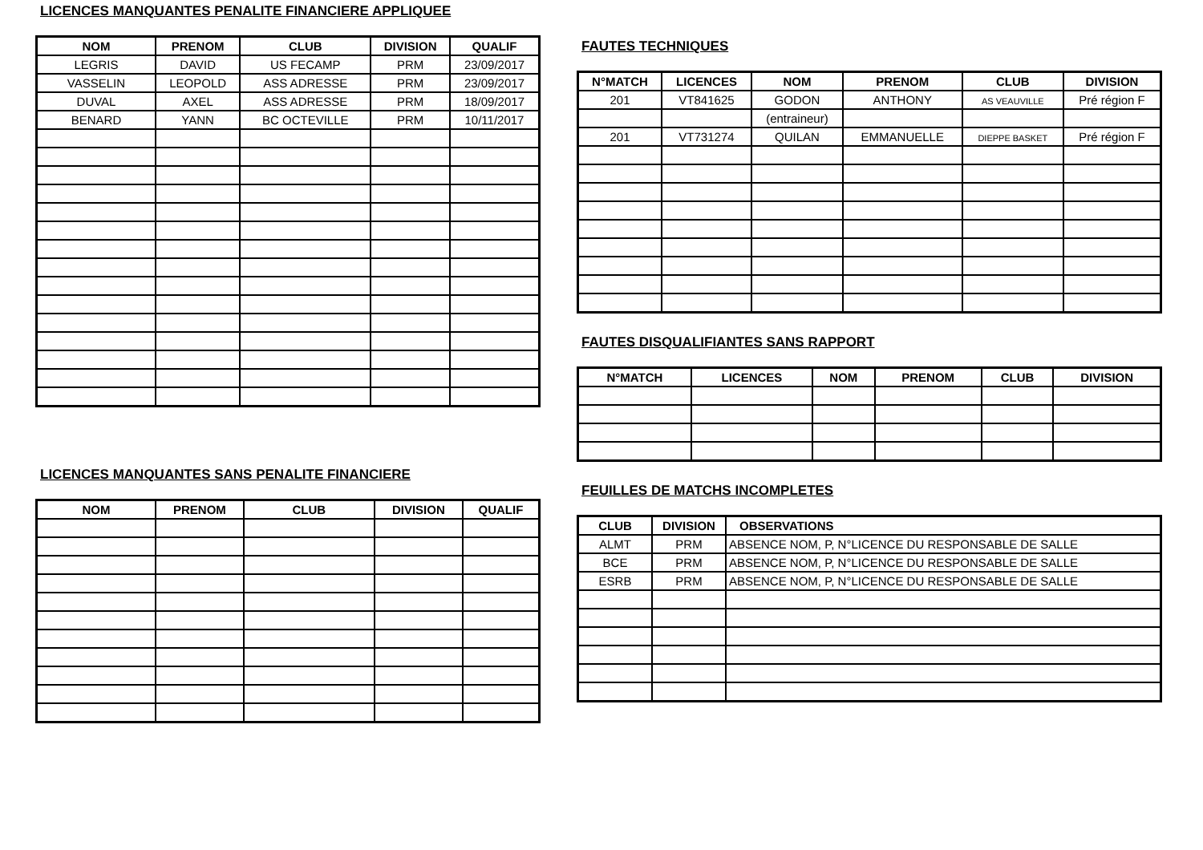LICENCES MANQUANTES PENALITE FINANCIERE APPLIQUEE
| NOM | PRENOM | CLUB | DIVISION | QUALIF |
| --- | --- | --- | --- | --- |
| LEGRIS | DAVID | US FECAMP | PRM | 23/09/2017 |
| VASSELIN | LEOPOLD | ASS ADRESSE | PRM | 23/09/2017 |
| DUVAL | AXEL | ASS ADRESSE | PRM | 18/09/2017 |
| BENARD | YANN | BC OCTEVILLE | PRM | 10/11/2017 |
LICENCES MANQUANTES SANS PENALITE FINANCIERE
| NOM | PRENOM | CLUB | DIVISION | QUALIF |
| --- | --- | --- | --- | --- |
FAUTES TECHNIQUES
| N°MATCH | LICENCES | NOM | PRENOM | CLUB | DIVISION |
| --- | --- | --- | --- | --- | --- |
| 201 | VT841625 | GODON | ANTHONY | AS VEAUVILLE | Pré région F |
| | | (entraineur) | | | |
| 201 | VT731274 | QUILAN | EMMANUELLE | DIEPPE BASKET | Pré région F |
FAUTES DISQUALIFIANTES SANS RAPPORT
| N°MATCH | LICENCES | NOM | PRENOM | CLUB | DIVISION |
| --- | --- | --- | --- | --- | --- |
FEUILLES DE MATCHS INCOMPLETES
| CLUB | DIVISION | OBSERVATIONS |
| --- | --- | --- |
| ALMT | PRM | ABSENCE NOM, P, N°LICENCE DU RESPONSABLE DE SALLE |
| BCE | PRM | ABSENCE NOM, P, N°LICENCE DU RESPONSABLE DE SALLE |
| ESRB | PRM | ABSENCE NOM, P, N°LICENCE DU RESPONSABLE DE SALLE |